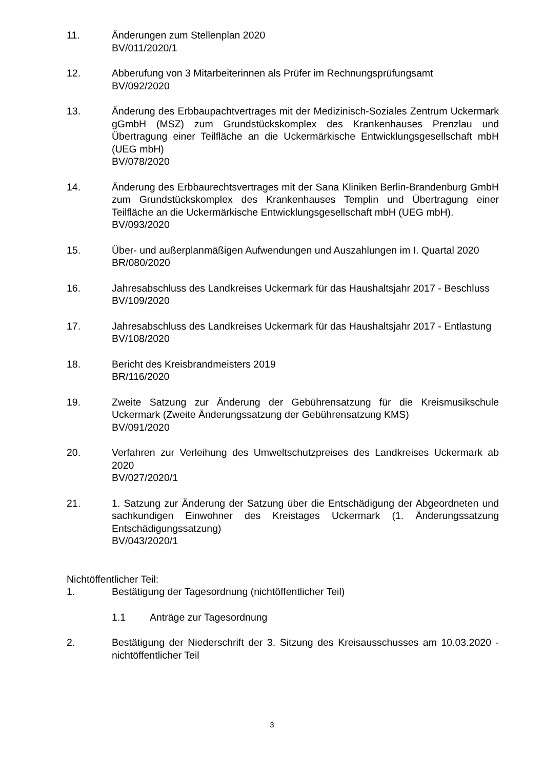11. Änderungen zum Stellenplan 2020
BV/011/2020/1
12. Abberufung von 3 Mitarbeiterinnen als Prüfer im Rechnungsprüfungsamt
BV/092/2020
13. Änderung des Erbbaupachtvertrages mit der Medizinisch-Soziales Zentrum Uckermark gGmbH (MSZ) zum Grundstückskomplex des Krankenhauses Prenzlau und Übertragung einer Teilfläche an die Uckermärkische Entwicklungsgesellschaft mbH (UEG mbH)
BV/078/2020
14. Änderung des Erbbaurechtsvertrages mit der Sana Kliniken Berlin-Brandenburg GmbH zum Grundstückskomplex des Krankenhauses Templin und Übertragung einer Teilfläche an die Uckermärkische Entwicklungsgesellschaft mbH (UEG mbH).
BV/093/2020
15. Über- und außerplanmäßigen Aufwendungen und Auszahlungen im I. Quartal 2020
BR/080/2020
16. Jahresabschluss des Landkreises Uckermark für das Haushaltsjahr 2017 - Beschluss
BV/109/2020
17. Jahresabschluss des Landkreises Uckermark für das Haushaltsjahr 2017 - Entlastung
BV/108/2020
18. Bericht des Kreisbrandmeisters 2019
BR/116/2020
19. Zweite Satzung zur Änderung der Gebührensatzung für die Kreismusikschule Uckermark (Zweite Änderungssatzung der Gebührensatzung KMS)
BV/091/2020
20. Verfahren zur Verleihung des Umweltschutzpreises des Landkreises Uckermark ab 2020
BV/027/2020/1
21. 1. Satzung zur Änderung der Satzung über die Entschädigung der Abgeordneten und sachkundigen Einwohner des Kreistages Uckermark (1. Änderungssatzung Entschädigungssatzung)
BV/043/2020/1
Nichtöffentlicher Teil:
1. Bestätigung der Tagesordnung (nichtöffentlicher Teil)
1.1 Anträge zur Tagesordnung
2. Bestätigung der Niederschrift der 3. Sitzung des Kreisausschusses am 10.03.2020 - nichtöffentlicher Teil
3